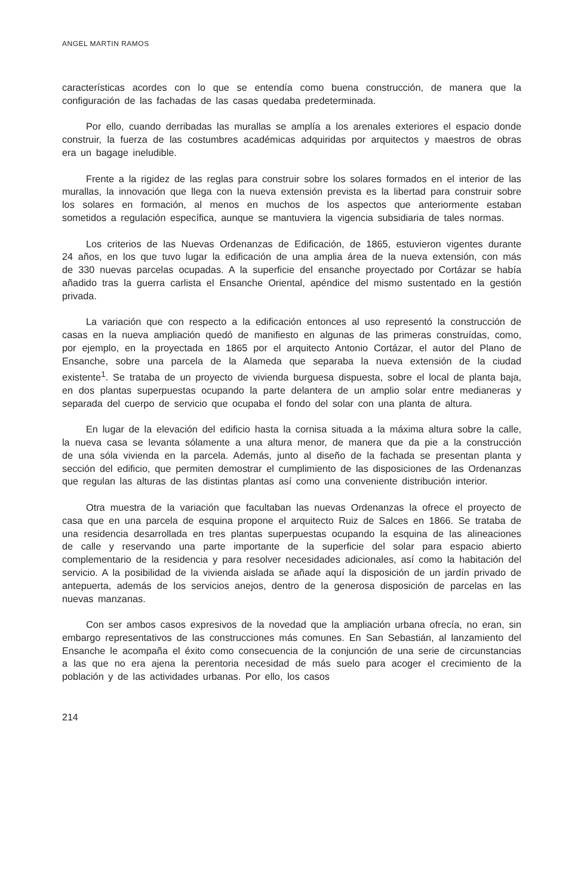ANGEL MARTIN RAMOS
características acordes con lo que se entendía como buena construcción, de manera que la configuración de las fachadas de las casas quedaba predeterminada.
Por ello, cuando derribadas las murallas se amplía a los arenales exteriores el espacio donde construir, la fuerza de las costumbres académicas adquiridas por arquitectos y maestros de obras era un bagage ineludible.
Frente a la rigidez de las reglas para construir sobre los solares formados en el interior de las murallas, la innovación que llega con la nueva extensión prevista es la libertad para construir sobre los solares en formación, al menos en muchos de los aspectos que anteriormente estaban sometidos a regulación específica, aunque se mantuviera la vigencia subsidiaria de tales normas.
Los criterios de las Nuevas Ordenanzas de Edificación, de 1865, estuvieron vigentes durante 24 años, en los que tuvo lugar la edificación de una amplia área de la nueva extensión, con más de 330 nuevas parcelas ocupadas. A la superficie del ensanche proyectado por Cortázar se había añadido tras la guerra carlista el Ensanche Oriental, apéndice del mismo sustentado en la gestión privada.
La variación que con respecto a la edificación entonces al uso representó la construcción de casas en la nueva ampliación quedó de manifiesto en algunas de las primeras construídas, como, por ejemplo, en la proyectada en 1865 por el arquitecto Antonio Cortázar, el autor del Plano de Ensanche, sobre una parcela de la Alameda que separaba la nueva extensión de la ciudad existente<sup>1</sup>. Se trataba de un proyecto de vivienda burguesa dispuesta, sobre el local de planta baja, en dos plantas superpuestas ocupando la parte delantera de un amplio solar entre medianeras y separada del cuerpo de servicio que ocupaba el fondo del solar con una planta de altura.
En lugar de la elevación del edificio hasta la cornisa situada a la máxima altura sobre la calle, la nueva casa se levanta sólamente a una altura menor, de manera que da pie a la construcción de una sóla vivienda en la parcela. Además, junto al diseño de la fachada se presentan planta y sección del edificio, que permiten demostrar el cumplimiento de las disposiciones de las Ordenanzas que regulan las alturas de las distintas plantas así como una conveniente distribución interior.
Otra muestra de la variación que facultaban las nuevas Ordenanzas la ofrece el proyecto de casa que en una parcela de esquina propone el arquitecto Ruiz de Salces en 1866. Se trataba de una residencia desarrollada en tres plantas superpuestas ocupando la esquina de las alineaciones de calle y reservando una parte importante de la superficie del solar para espacio abierto complementario de la residencia y para resolver necesidades adicionales, así como la habitación del servicio. A la posibilidad de la vivienda aislada se añade aquí la disposición de un jardín privado de antepuerta, además de los servicios anejos, dentro de la generosa disposición de parcelas en las nuevas manzanas.
Con ser ambos casos expresivos de la novedad que la ampliación urbana ofrecía, no eran, sin embargo representativos de las construcciones más comunes. En San Sebastián, al lanzamiento del Ensanche le acompaña el éxito como consecuencia de la conjunción de una serie de circunstancias a las que no era ajena la perentoria necesidad de más suelo para acoger el crecimiento de la población y de las actividades urbanas. Por ello, los casos
214